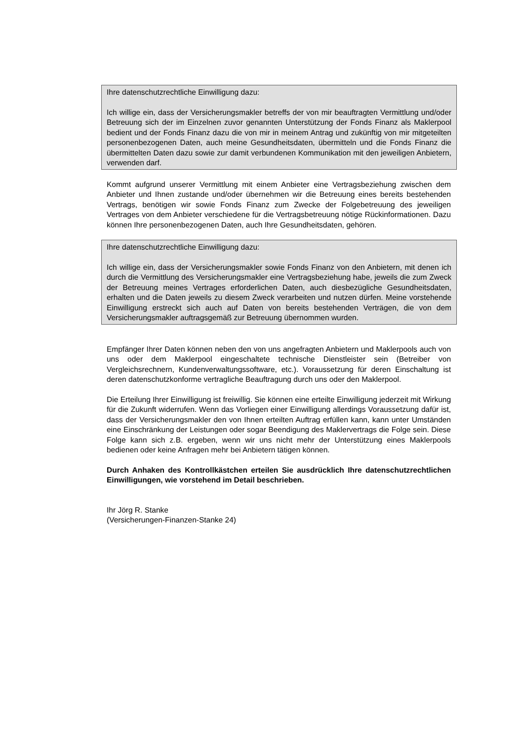Ihre datenschutzrechtliche Einwilligung dazu:
Ich willige ein, dass der Versicherungsmakler betreffs der von mir beauftragten Vermitt­lung und/oder Betreuung sich der im Einzelnen zuvor genannten Unterstützung der Fonds Finanz als Maklerpool bedient und der Fonds Finanz dazu die von mir in meinem Antrag und zukünftig von mir mitgeteilten personenbezogenen Daten, auch meine Gesundheitsdaten, übermitteln und die Fonds Finanz die übermittelten Daten dazu so­wie zur damit verbundenen Kommunikation mit den jeweiligen Anbietern, verwenden darf.
Kommt aufgrund unserer Vermittlung mit einem Anbieter eine Vertragsbeziehung zwi­schen dem Anbieter und Ihnen zustande und/oder übernehmen wir die Betreuung eines bereits bestehenden Vertrags, benötigen wir sowie Fonds Finanz zum Zwecke der Fol­gebetreuung des jeweiligen Vertrages von dem Anbieter verschiedene für die Vertrags­betreuung nötige Rückinformationen. Dazu können Ihre personenbezogenen Daten, auch Ihre Gesundheitsdaten, gehören.
Ihre datenschutzrechtliche Einwilligung dazu:
Ich willige ein, dass der Versicherungsmakler sowie Fonds Finanz von den Anbietern, mit denen ich durch die Vermittlung des Versicherungsmakler eine Vertragsbeziehung habe, jeweils die zum Zweck der Betreuung meines Vertrages erforderlichen Daten, auch diesbezügliche Gesundheitsdaten, erhalten und die Daten jeweils zu diesem Zweck verarbeiten und nutzen dürfen. Meine vorstehende Einwilligung erstreckt sich auch auf Daten von bereits bestehenden Verträgen, die von dem Versicherungsmakler auftragsgemäß zur Betreuung übernommen wurden.
Empfänger Ihrer Daten können neben den von uns angefragten Anbietern und Makler­pools auch von uns oder dem Maklerpool eingeschaltete technische Dienstleister sein (Betreiber von Vergleichsrechnern, Kundenverwaltungssoftware, etc.). Voraussetzung für deren Einschaltung ist deren datenschutzkonforme vertragliche Beauftragung durch uns oder den Maklerpool.
Die Erteilung Ihrer Einwilligung ist freiwillig. Sie können eine erteilte Einwilligung jeder­zeit mit Wirkung für die Zukunft widerrufen. Wenn das Vorliegen einer Einwilligung al­lerdings Voraussetzung dafür ist, dass der Versicherungsmakler den von Ihnen erteilten Auftrag erfüllen kann, kann unter Umständen eine Einschränkung der Leistungen oder sogar Beendigung des Maklervertrags die Folge sein. Diese Folge kann sich z.B. erge­ben, wenn wir uns nicht mehr der Unterstützung eines Maklerpools bedienen oder keine Anfragen mehr bei Anbietern tätigen können.
Durch Anhaken des Kontrollkästchen erteilen Sie ausdrücklich Ihre datenschutz­rechtlichen Einwilligungen, wie vorstehend im Detail beschrieben.
Ihr Jörg R. Stanke
(Versicherungen-Finanzen-Stanke 24)